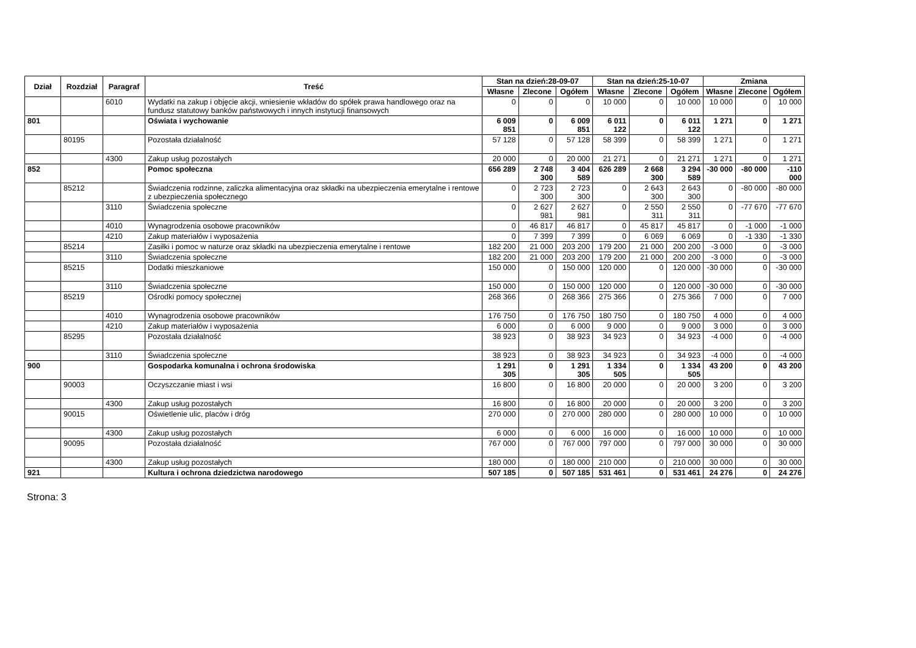| Dział | Rozdział | Paragraf | Treść | Stan na dzień:28-09-07 | | | Stan na dzień:25-10-07 | | | Zmiana | | |
| --- | --- | --- | --- | --- | --- | --- | --- | --- | --- | --- | --- | --- |
| | | | | Własne | Zlecone | Ogółem | Własne | Zlecone | Ogółem | Własne | Zlecone | Ogółem |
| | | 6010 | Wydatki na zakup i objęcie akcji, wniesienie wkładów do spółek prawa handlowego oraz na fundusz statutowy banków państwowych i innych instytucji finansowych | 0 | 0 | 0 | 10 000 | 0 | 10 000 | 10 000 | 0 | 10 000 |
| 801 | | | Oświata i wychowanie | 6 009 851 | 0 | 6 009 851 | 6 011 122 | 0 | 6 011 122 | 1 271 | 0 | 1 271 |
| | 80195 | | Pozostała działalność | 57 128 | 0 | 57 128 | 58 399 | 0 | 58 399 | 1 271 | 0 | 1 271 |
| | | 4300 | Zakup usług pozostałych | 20 000 | 0 | 20 000 | 21 271 | 0 | 21 271 | 1 271 | 0 | 1 271 |
| 852 | | | Pomoc społeczna | 656 289 | 2 748 300 | 3 404 589 | 626 289 | 2 668 300 | 3 294 589 | -30 000 | -80 000 | -110 000 |
| | 85212 | | Świadczenia rodzinne, zaliczka alimentacyjna oraz składki na ubezpieczenia emerytalne i rentowe z ubezpieczenia społecznego | 0 | 2 723 300 | 2 723 300 | 0 | 2 643 300 | 2 643 300 | 0 | -80 000 | -80 000 |
| | | 3110 | Świadczenia społeczne | 0 | 2 627 981 | 2 627 981 | 0 | 2 550 311 | 2 550 311 | 0 | -77 670 | -77 670 |
| | | 4010 | Wynagrodzenia osobowe pracowników | 0 | 46 817 | 46 817 | 0 | 45 817 | 45 817 | 0 | -1 000 | -1 000 |
| | | 4210 | Zakup materiałów i wyposażenia | 0 | 7 399 | 7 399 | 0 | 6 069 | 6 069 | 0 | -1 330 | -1 330 |
| | 85214 | | Zasiłki i pomoc w naturze oraz składki na ubezpieczenia emerytalne i rentowe | 182 200 | 21 000 | 203 200 | 179 200 | 21 000 | 200 200 | -3 000 | 0 | -3 000 |
| | | 3110 | Świadczenia społeczne | 182 200 | 21 000 | 203 200 | 179 200 | 21 000 | 200 200 | -3 000 | 0 | -3 000 |
| | 85215 | | Dodatki mieszkaniowe | 150 000 | 0 | 150 000 | 120 000 | 0 | 120 000 | -30 000 | 0 | -30 000 |
| | | 3110 | Świadczenia społeczne | 150 000 | 0 | 150 000 | 120 000 | 0 | 120 000 | -30 000 | 0 | -30 000 |
| | 85219 | | Ośrodki pomocy społecznej | 268 366 | 0 | 268 366 | 275 366 | 0 | 275 366 | 7 000 | 0 | 7 000 |
| | | 4010 | Wynagrodzenia osobowe pracowników | 176 750 | 0 | 176 750 | 180 750 | 0 | 180 750 | 4 000 | 0 | 4 000 |
| | | 4210 | Zakup materiałów i wyposażenia | 6 000 | 0 | 6 000 | 9 000 | 0 | 9 000 | 3 000 | 0 | 3 000 |
| | 85295 | | Pozostała działalność | 38 923 | 0 | 38 923 | 34 923 | 0 | 34 923 | -4 000 | 0 | -4 000 |
| | | 3110 | Świadczenia społeczne | 38 923 | 0 | 38 923 | 34 923 | 0 | 34 923 | -4 000 | 0 | -4 000 |
| 900 | | | Gospodarka komunalna i ochrona środowiska | 1 291 305 | 0 | 1 291 305 | 1 334 505 | 0 | 1 334 505 | 43 200 | 0 | 43 200 |
| | 90003 | | Oczyszczanie miast i wsi | 16 800 | 0 | 16 800 | 20 000 | 0 | 20 000 | 3 200 | 0 | 3 200 |
| | | 4300 | Zakup usług pozostałych | 16 800 | 0 | 16 800 | 20 000 | 0 | 20 000 | 3 200 | 0 | 3 200 |
| | 90015 | | Oświetlenie ulic, placów i dróg | 270 000 | 0 | 270 000 | 280 000 | 0 | 280 000 | 10 000 | 0 | 10 000 |
| | | 4300 | Zakup usług pozostałych | 6 000 | 0 | 6 000 | 16 000 | 0 | 16 000 | 10 000 | 0 | 10 000 |
| | 90095 | | Pozostała działalność | 767 000 | 0 | 767 000 | 797 000 | 0 | 797 000 | 30 000 | 0 | 30 000 |
| | | 4300 | Zakup usług pozostałych | 180 000 | 0 | 180 000 | 210 000 | 0 | 210 000 | 30 000 | 0 | 30 000 |
| 921 | | | Kultura i ochrona dziedzictwa narodowego | 507 185 | 0 | 507 185 | 531 461 | 0 | 531 461 | 24 276 | 0 | 24 276 |
Strona: 3